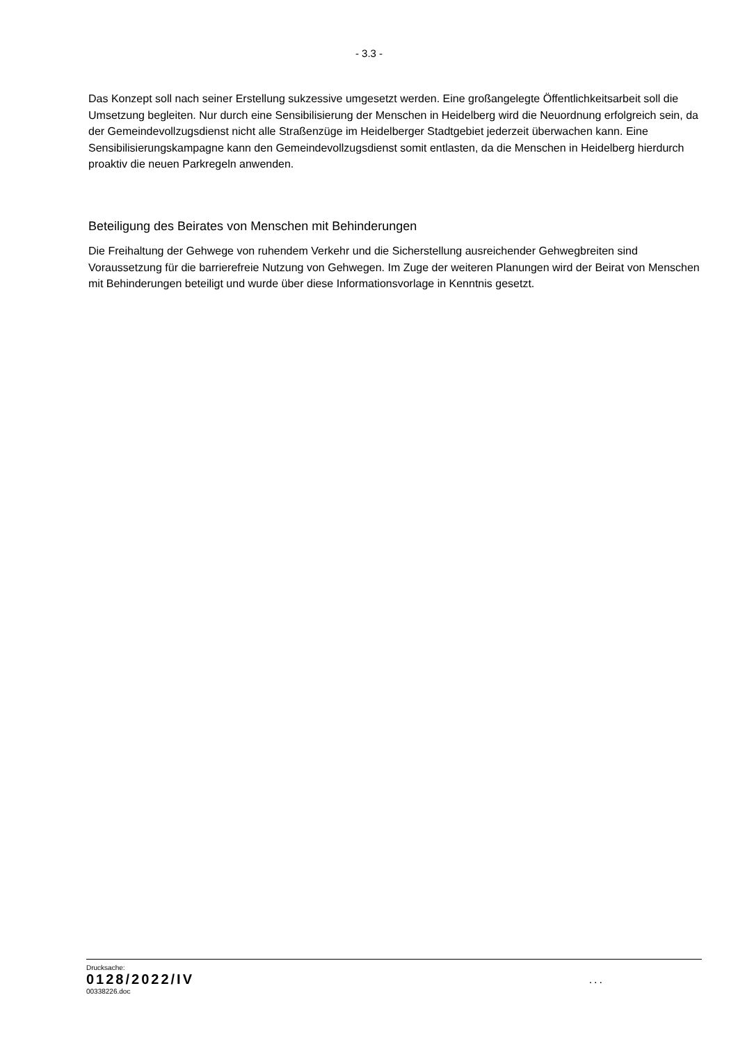- 3.3 -
Das Konzept soll nach seiner Erstellung sukzessive umgesetzt werden. Eine großangelegte Öffentlichkeitsarbeit soll die Umsetzung begleiten. Nur durch eine Sensibilisierung der Menschen in Heidelberg wird die Neuordnung erfolgreich sein, da der Gemeindevollzugsdienst nicht alle Straßenzüge im Heidelberger Stadtgebiet jederzeit überwachen kann. Eine Sensibilisierungskampagne kann den Gemeindevollzugsdienst somit entlasten, da die Menschen in Heidelberg hierdurch proaktiv die neuen Parkregeln anwenden.
Beteiligung des Beirates von Menschen mit Behinderungen
Die Freihaltung der Gehwege von ruhendem Verkehr und die Sicherstellung ausreichender Gehwegbreiten sind Voraussetzung für die barrierefreie Nutzung von Gehwegen. Im Zuge der weiteren Planungen wird der Beirat von Menschen mit Behinderungen beteiligt und wurde über diese Informationsvorlage in Kenntnis gesetzt.
Drucksache:
0128/2022/IV
00338226.doc
...